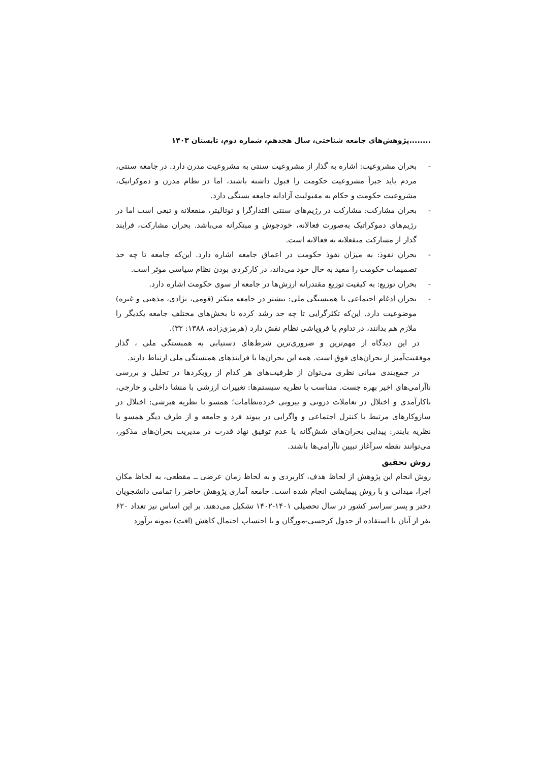........پژوهش‌های جامعه شناختی، سال هجدهم، شماره دوم، تابستان ۱۴۰۳
- بحران مشروعیت: اشاره به گذار از مشروعیت سنتی به مشروعیت مدرن دارد. در جامعه سنتی، مردم باید جبراً مشروعیت حکومت را قبول داشته باشند، اما در نظام مدرن و دموکراتیک، مشروعیت حکومت و حکام به مقبولیت آزادانه جامعه بستگی دارد.
- بحران مشارکت: مشارکت در رژیم‌های سنتی اقتدارگرا و توتالیتر، منفعلانه و تبعی است اما در رژیم‌های دموکراتیک به‌صورت فعالانه، خودجوش و مبتکرانه می‌باشد. بحران مشارکت، فرایند گذار از مشارکت منفعلانه به فعالانه است.
- بحران نفوذ: به میزان نفوذ حکومت در اعماق جامعه اشاره دارد. این‌که جامعه تا چه حد تصمیمات حکومت را مفید به حال خود می‌داند، در کارکردی بودن نظام سیاسی موثر است.
- بحران توزیع: به کیفیت توزیع مقتدرانه ارزش‌ها در جامعه از سوی حکومت اشاره دارد.
- بحران ادغام اجتماعی یا همبستگی ملی: بیشتر در جامعه متکثر (قومی، نژادی، مذهبی و غیره) موضوعیت دارد. این‌که تکثرگرایی تا چه حد رشد کرده تا بخش‌های مختلف جامعه یکدیگر را ملازم هم بدانند، در تداوم یا فروپاشی نظام نقش دارد (هرمزی‌زاده، ۱۳۸۸: ۳۲).
در این دیدگاه از مهم‌ترین و ضروری‌ترین شرط‌های دستیابی به همبستگی ملی ، گذار موفقیت‌آمیز از بحران‌های فوق است. همه این بحران‌ها با فرایندهای همبستگی ملی ارتباط دارند.
در جمع‌بندی مبانی نظری می‌توان از ظرفیت‌های هر کدام از رویکردها در تحلیل و بررسی ناآرامی‌های اخیر بهره جست. متناسب با نظریه سیستم‌ها: تغییرات ارزشی با منشا داخلی و خارجی، ناکارآمدی و اختلال در تعاملات درونی و بیرونی خرده‌نظامات؛ همسو با نظریه هیرشی: اختلال در سازوکارهای مرتبط با کنترل اجتماعی و واگرایی در پیوند فرد و جامعه و از طرف دیگر همسو با نظریه بایندر: پیدایی بحران‌های شش‌گانه یا عدم توفیق نهاد قدرت در مدیریت بحران‌های مذکور، می‌توانند نقطه سرآغاز تبیین ناآرامی‌ها باشند.
روش تحقیق
روش انجام این پژوهش از لحاظ هدف، کاربردی و به لحاظ زمان عرضی ــ مقطعی، به لحاظ مکان اجرا، میدانی و با روش پیمایشی انجام شده است. جامعه آماری پژوهش حاضر را تمامی دانشجویان دختر و پسر سراسر کشور در سال تحصیلی ۱۴۰۱-۱۴۰۲ تشکیل می‌دهند. بر این اساس نیز تعداد ۶۲۰ نفر از آنان با استفاده از جدول کرجسی-مورگان و با احتساب احتمال کاهش (افت) نمونه برآورد